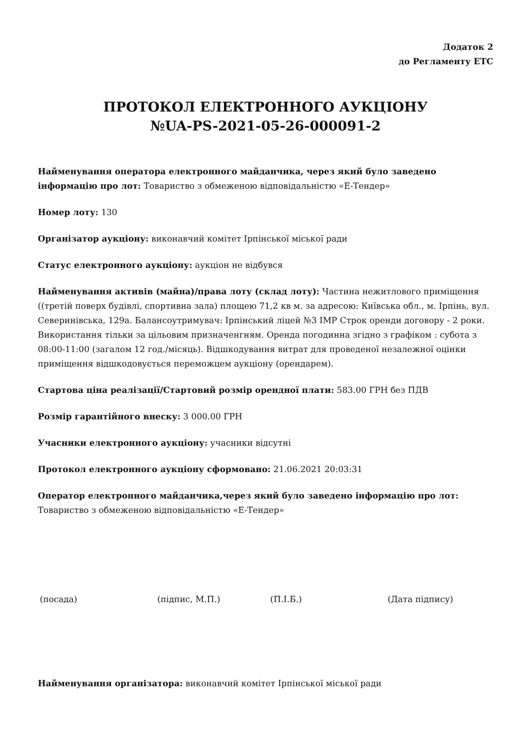Додаток 2
до Регламенту ЕТС
ПРОТОКОЛ ЕЛЕКТРОННОГО АУКЦІОНУ
№UA-PS-2021-05-26-000091-2
Найменування оператора електронного майданчика, через який було заведено інформацію про лот: Товариство з обмеженою відповідальністю «Е-Тендер»
Номер лоту: 130
Організатор аукціону: виконавчий комітет Ірпінської міської ради
Статус електронного аукціону: аукціон не відбувся
Найменування активів (майна)/права лоту (склад лоту): Частина нежитлового приміщення ((третій поверх будівлі, спортивна зала) площею 71,2 кв м. за адресою: Київська обл., м. Ірпінь, вул. Северинівська, 129а. Балансоутримувач: Ірпінський ліцей №3 ІМР Строк оренди договору - 2 роки. Використання тільки за цільовим призначенгням. Оренда погодинна згідно з графіком : субота з 08:00-11:00 (загалом 12 год./місяць). Відшкодування витрат для проведеної незалежної оцінки приміщення відшкодовується переможцем аукціону (орендарем).
Стартова ціна реалізації/Стартовий розмір орендної плати: 583.00 ГРН без ПДВ
Розмір гарантійного внеску: 3 000.00 ГРН
Учасники електронного аукціону: учасники відсутні
Протокол електронного аукціону сформовано: 21.06.2021 20:03:31
Оператор електронного майданчика,через який було заведено інформацію про лот: Товариство з обмеженою відповідальністю «Е-Тендер»
(посада) (підпис, М.П.) (П.І.Б.) (Дата підпису)
Найменування організатора: виконавчий комітет Ірпінської міської ради